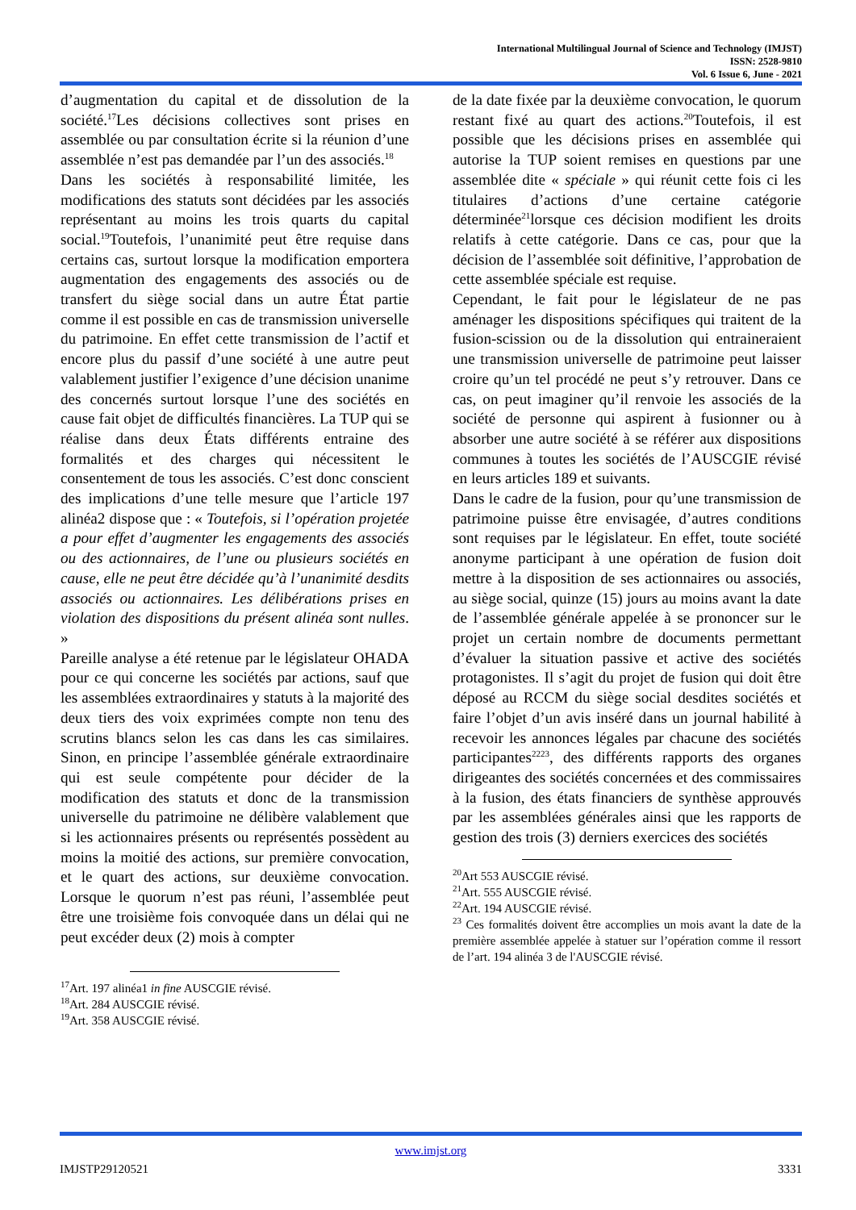International Multilingual Journal of Science and Technology (IMJST)
ISSN: 2528-9810
Vol. 6 Issue 6, June - 2021
d’augmentation du capital et de dissolution de la société.<sup>17</sup>Les décisions collectives sont prises en assemblée ou par consultation écrite si la réunion d’une assemblée n’est pas demandée par l’un des associés.<sup>18</sup>
Dans les sociétés à responsabilité limitée, les modifications des statuts sont décidées par les associés représentant au moins les trois quarts du capital social.<sup>19</sup>Toutefois, l’unanimité peut être requise dans certains cas, surtout lorsque la modification emportera augmentation des engagements des associés ou de transfert du siège social dans un autre État partie comme il est possible en cas de transmission universelle du patrimoine. En effet cette transmission de l’actif et encore plus du passif d’une société à une autre peut valablement justifier l’exigence d’une décision unanime des concernés surtout lorsque l’une des sociétés en cause fait objet de difficultés financières. La TUP qui se réalise dans deux États différents entraine des formalités et des charges qui nécessitent le consentement de tous les associés. C’est donc conscient des implications d’une telle mesure que l’article 197 alinéa2 dispose que : « Toutefois, si l’opération projetée a pour effet d’augmenter les engagements des associés ou des actionnaires, de l’une ou plusieurs sociétés en cause, elle ne peut être décidée qu’à l’unanimité desdits associés ou actionnaires. Les délibérations prises en violation des dispositions du présent alinéa sont nulles. »
Pareille analyse a été retenue par le législateur OHADA pour ce qui concerne les sociétés par actions, sauf que les assemblées extraordinaires y statuts à la majorité des deux tiers des voix exprimées compte non tenu des scrutins blancs selon les cas dans les cas similaires. Sinon, en principe l’assemblée générale extraordinaire qui est seule compétente pour décider de la modification des statuts et donc de la transmission universelle du patrimoine ne délibère valablement que si les actionnaires présents ou représentés possèdent au moins la moitié des actions, sur première convocation, et le quart des actions, sur deuxième convocation. Lorsque le quorum n’est pas réuni, l’assemblée peut être une troisième fois convoquée dans un délai qui ne peut excéder deux (2) mois à compter
<sup>17</sup> Art. 197 alinéa1 in fine AUSCGIE révisé.
<sup>18</sup> Art. 284 AUSCGIE révisé.
<sup>19</sup> Art. 358 AUSCGIE révisé.
de la date fixée par la deuxième convocation, le quorum restant fixé au quart des actions.<sup>20</sup>Toutefois, il est possible que les décisions prises en assemblée qui autorise la TUP soient remises en questions par une assemblée dite « spéciale » qui réunit cette fois ci les titulaires d’actions d’une certaine catégorie déterminée<sup>21</sup>lorsque ces décision modifient les droits relatifs à cette catégorie. Dans ce cas, pour que la décision de l’assemblée soit définitive, l’approbation de cette assemblée spéciale est requise.
Cependant, le fait pour le législateur de ne pas aménager les dispositions spécifiques qui traitent de la fusion-scission ou de la dissolution qui entraineraient une transmission universelle de patrimoine peut laisser croire qu’un tel procédé ne peut s’y retrouver. Dans ce cas, on peut imaginer qu’il renvoie les associés de la société de personne qui aspirent à fusionner ou à absorber une autre société à se référer aux dispositions communes à toutes les sociétés de l’AUSCGIE révisé en leurs articles 189 et suivants.
Dans le cadre de la fusion, pour qu’une transmission de patrimoine puisse être envisagée, d’autres conditions sont requises par le législateur. En effet, toute société anonyme participant à une opération de fusion doit mettre à la disposition de ses actionnaires ou associés, au siège social, quinze (15) jours au moins avant la date de l’assemblée générale appelée à se prononcer sur le projet un certain nombre de documents permettant d’évaluer la situation passive et active des sociétés protagonistes. Il s’agit du projet de fusion qui doit être déposé au RCCM du siège social desdites sociétés et faire l’objet d’un avis inséré dans un journal habilité à recevoir les annonces légales par chacune des sociétés participantes<sup>2223</sup>, des différents rapports des organes dirigeantes des sociétés concernées et des commissaires à la fusion, des états financiers de synthèse approuvés par les assemblées générales ainsi que les rapports de gestion des trois (3) derniers exercices des sociétés
<sup>20</sup> Art 553 AUSCGIE révisé.
<sup>21</sup> Art. 555 AUSCGIE révisé.
<sup>22</sup> Art. 194 AUSCGIE révisé.
<sup>23</sup> Ces formalités doivent être accomplies un mois avant la date de la première assemblée appelée à statuer sur l’opération comme il ressort de l’art. 194 alinéa 3 de l'AUSCGIE révisé.
www.imjst.org
IMJSTP29120521 3331